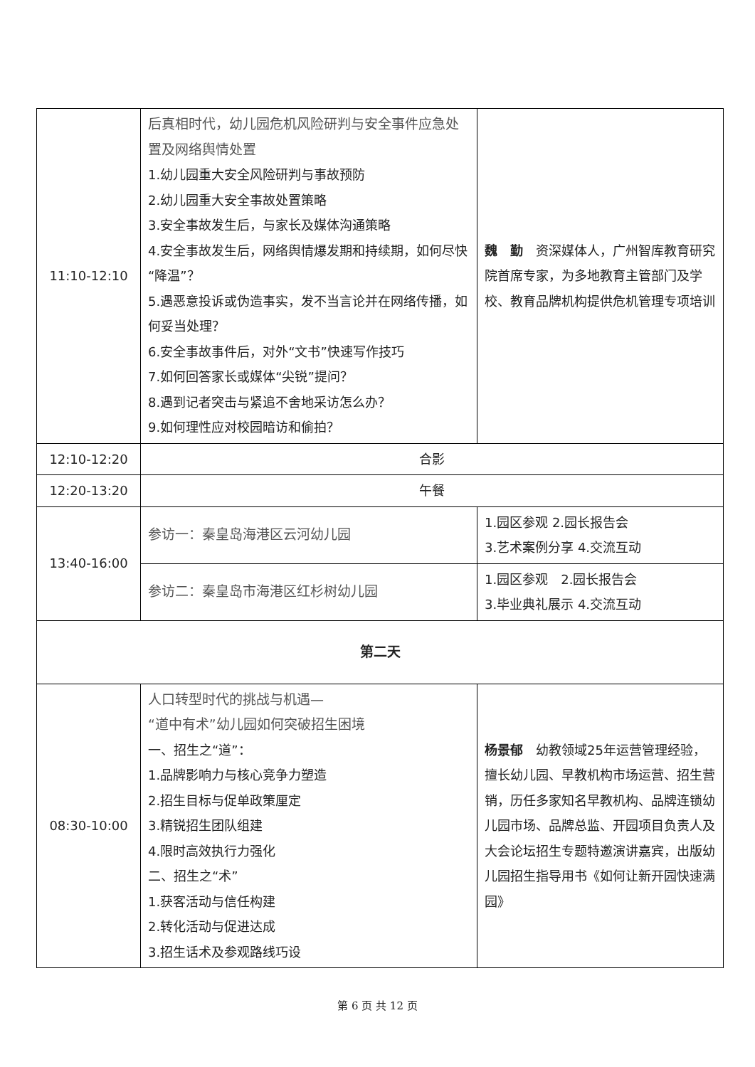| 11:10-12:10 | 后真相时代，幼儿园危机风险研判与安全事件应急处置及网络舆情处置 1.幼儿园重大安全风险研判与事故预防 2.幼儿园重大安全事故处置策略 3.安全事故发生后，与家长及媒体沟通策略 4.安全事故发生后，网络舆情爆发期和持续期，如何尽快“降温”？ 5.遇恶意投诉或伪造事实，发不当言论并在网络传播，如何妥当处理？ 6.安全事故事件后，对外“文书”快速写作技巧 7.如何回答家长或媒体“尖锐”提问？ 8.遇到记者突击与紧追不舍地采访怎么办？ 9.如何理性应对校园暗访和偷拍？ | 魏 勤 资深媒体人，广州智库教育研究院首席专家，为多地教育主管部门及学校、教育品牌机构提供危机管理专项培训 |
| 12:10-12:20 | 合影 | |
| 12:20-13:20 | 午餐 | |
| 13:40-16:00 | 参访一：秦皇岛海港区云河幼儿园 | 1.园区参观 2.园长报告会 3.艺术案例分享 4.交流互动 |
| | 参访二：秦皇岛市海港区红杉树幼儿园 | 1.园区参观 2.园长报告会 3.毕业典礼展示 4.交流互动 |
| 第二天 | | |
| 08:30-10:00 | 人口转型时代的挑战与机遇— “道中有术”幼儿园如何突破招生困境 一、招生之“道”： 1.品牌影响力与核心竞争力塑造 2.招生目标与促单政策厘定 3.精锐招生团队组建 4.限时高效执行力强化 二、招生之“术” 1.获客活动与信任构建 2.转化活动与促进达成 3.招生话术及参观路线巧设 | 杨景郁 幼教领域25年运营管理经验，擅长幼儿园、早教机构市场运营、招生营销，历任多家知名早教机构、品牌连锁幼儿园市场、品牌总监、开园项目负责人及大会论坛招生专题特邀演讲嘉宾，出版幼儿园招生指导用书《如何让新开园快速满园》 |
第 6 页 共 12 页